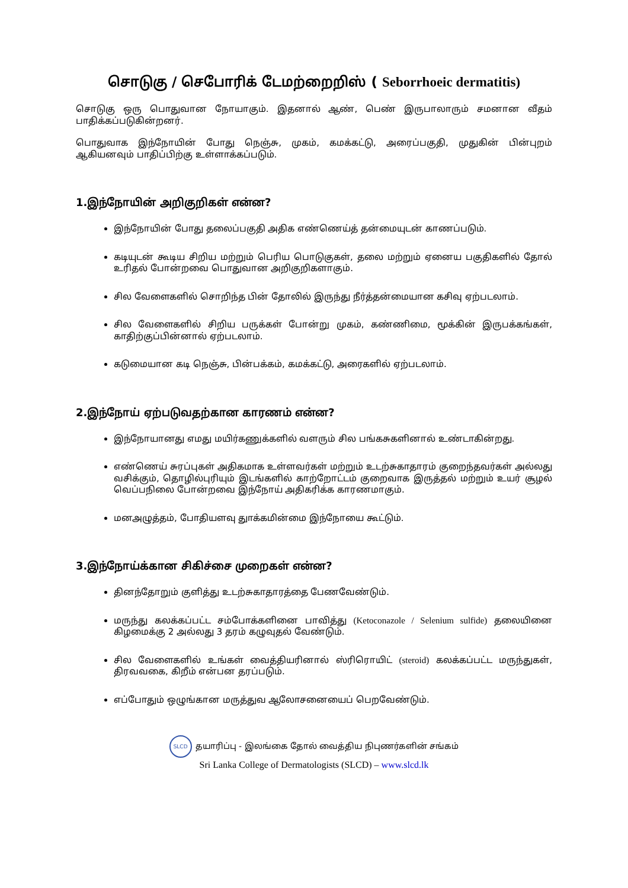சொடுகு / செபோரிக் டேமற்றைறிஸ் ( Seborrhoeic dermatitis)
சொடுகு ஒரு பொதுவான நோயாகும். இதனால் ஆண், பெண் இருபாலாரும் சமனான வீதம் பாதிக்கப்படுகின்றனர்.
பொதுவாக இந்நோயின் போது நெஞ்சு, முகம், கமக்கட்டு, அரைப்பகுதி, முதுகின் பின்புறம் ஆகியனவும் பாதிப்பிற்கு உள்ளாக்கப்படும்.
1.இந்நோயின் அறிகுறிகள் என்ன?
இந்நோயின் போது தலைப்பகுதி அதிக எண்ணெய்த் தன்மையுடன் காணப்படும்.
கடியுடன் கூடிய சிறிய மற்றும் பெரிய பொடுகுகள், தலை மற்றும் ஏனைய பகுதிகளில் தோல் உரிதல் போன்றவை பொதுவான அறிகுறிகளாகும்.
சில வேளைகளில் சொறிந்த பின் தோலில் இருந்து நீர்த்தன்மையான கசிவு ஏற்படலாம்.
சில வேளைகளில் சிறிய பருக்கள் போன்று முகம், கண்ணிமை, மூக்கின் இருபக்கங்கள், காதிற்குப்பின்னால் ஏற்படலாம்.
கடுமையான கடி நெஞ்சு, பின்பக்கம், கமக்கட்டு, அரைகளில் ஏற்படலாம்.
2.இந்நோய் ஏற்படுவதற்கான காரணம் என்ன?
இந்நோயானது எமது மயிர்கணுக்களில் வளரும் சில பங்கசுகளினால் உண்டாகின்றது.
எண்ணெய் சுரப்புகள் அதிகமாக உள்ளவர்கள் மற்றும் உடற்சுகாதாரம் குறைந்தவர்கள் அல்லது வசிக்கும், தொழில்புரியும் இடங்களில் காற்றோட்டம் குறைவாக இருத்தல் மற்றும் உயர் சூழல் வெப்பநிலை போன்றவை இந்நோய் அதிகரிக்க காரணமாகும்.
மனஅழுத்தம், போதியளவு துாக்கமின்மை இந்நோயை கூட்டும்.
3.இந்நோய்க்கான சிகிச்சை முறைகள் என்ன?
தினந்தோறும் குளித்து உடற்சுகாதாரத்தை பேணவேண்டும்.
மருந்து கலக்கப்பட்ட சம்போக்களினை பாவித்து (Ketoconazole / Selenium sulfide) தலையினை கிழமைக்கு 2 அல்லது 3 தரம் கழுவுதல் வேண்டும்.
சில வேளைகளில் உங்கள் வைத்தியரினால் ஸ்ரிரொயிட் (steroid) கலக்கப்பட்ட மருந்துகள், திரவவகை, கிறீம் என்பன தரப்படும்.
எப்போதும் ஒழுங்கான மருத்துவ ஆலோசனையைப் பெறவேண்டும்.
SLCD தயாரிப்பு - இலங்கை தோல் வைத்திய நிபுணர்களின் சங்கம்
Sri Lanka College of Dermatologists (SLCD) – www.slcd.lk